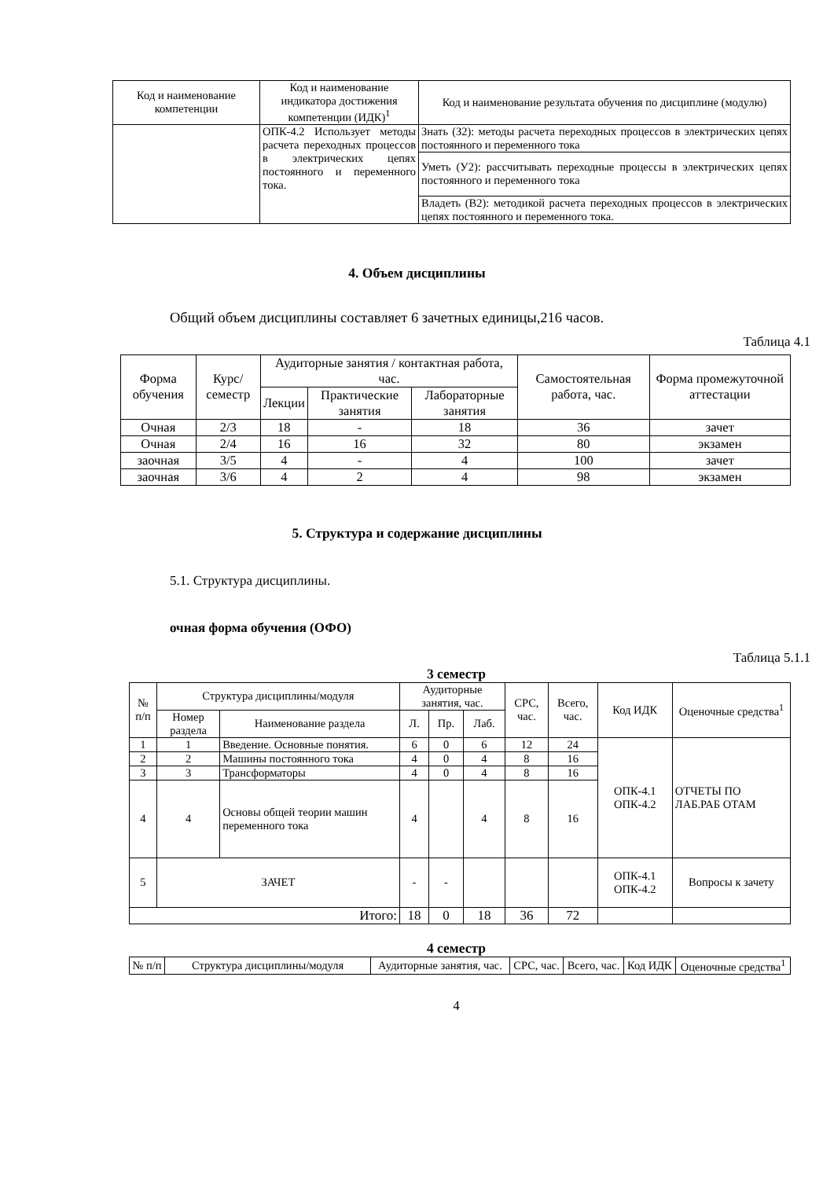| Код и наименование компетенции | Код и наименование индикатора достижения компетенции (ИДК)<sup>1</sup> | Код и наименование результата обучения по дисциплине (модулю) |
| --- | --- | --- |
| | ОПК-4.2 Использует методы расчета переходных процессов в электрических цепях постоянного и переменного тока. | Знать (З2): методы расчета переходных процессов в электрических цепях постоянного и переменного тока |
| | | Уметь (У2): рассчитывать переходные процессы в электрических цепях постоянного и переменного тока |
| | | Владеть (В2): методикой расчета переходных процессов в электрических цепях постоянного и переменного тока. |
4. Объем дисциплины
Общий объем дисциплины составляет 6 зачетных единицы,216 часов.
Таблица 4.1
| Форма обучения | Курс/ семестр | Аудиторные занятия / контактная работа, час. | | | Самостоятельная работа, час. | Форма промежуточной аттестации |
| | | Лекции | Практические занятия | Лабораторные занятия | | |
| Очная | 2/3 | 18 | - | 18 | 36 | зачет |
| Очная | 2/4 | 16 | 16 | 32 | 80 | экзамен |
| заочная | 3/5 | 4 | - | 4 | 100 | зачет |
| заочная | 3/6 | 4 | 2 | 4 | 98 | экзамен |
5. Структура и содержание дисциплины
5.1. Структура дисциплины.
очная форма обучения (ОФО)
Таблица 5.1.1
3 семестр
| № п/п | Структура дисциплины/модуля | | Аудиторные занятия, час. | | | СРС, час. | Всего, час. | Код ИДК | Оценочные средства<sup>1</sup> |
| | Номер раздела | Наименование раздела | Л. | Пр. | Лаб. | | | | |
| 1 | 1 | Введение. Основные понятия. | 6 | 0 | 6 | 12 | 24 | ОПК-4.1 ОПК-4.2 | ОТЧЕТЫ ПО ЛАБ.РАБ ОТАМ |
| 2 | 2 | Машины постоянного тока | 4 | 0 | 4 | 8 | 16 | | |
| 3 | 3 | Трансформаторы | 4 | 0 | 4 | 8 | 16 | | |
| 4 | 4 | Основы общей теории машин переменного тока | 4 | | 4 | 8 | 16 | | |
| 5 | ЗАЧЕТ | | - | - | | | | ОПК-4.1 ОПК-4.2 | Вопросы к зачету |
| Итого: | | | 18 | 0 | 18 | 36 | 72 | | |
4 семестр
| № п/п | Структура дисциплины/модуля | Аудиторные занятия, час. | СРС, час. | Всего, час. | Код ИДК | Оценочные средства<sup>1</sup> |
4